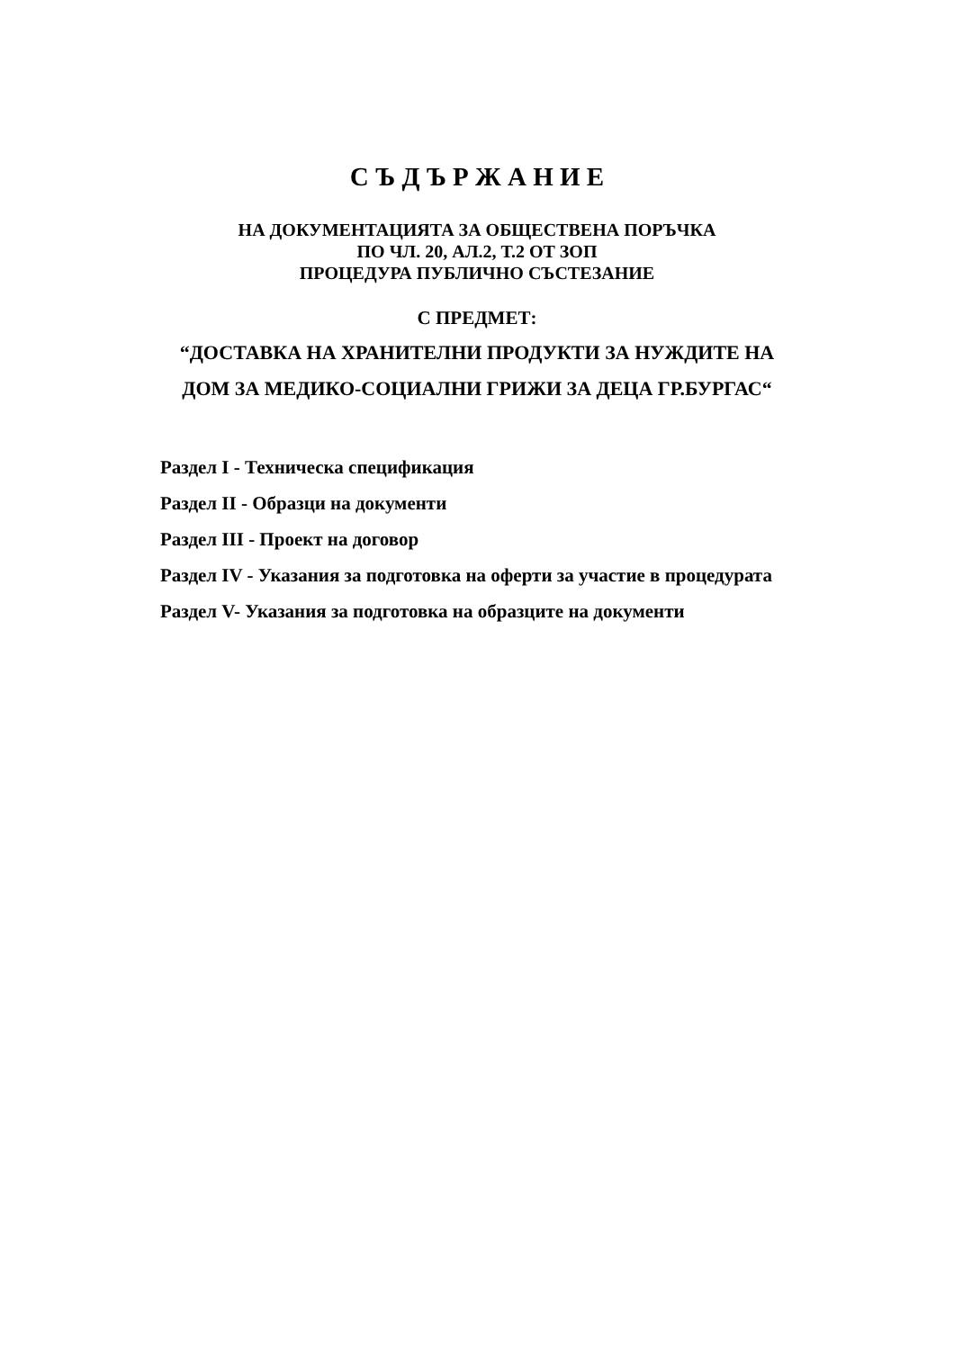С Ъ Д Ъ Р Ж А Н И Е
НА ДОКУМЕНТАЦИЯТА ЗА ОБЩЕСТВЕНА ПОРЪЧКА
ПО ЧЛ. 20, АЛ.2, Т.2 ОТ ЗОП
ПРОЦЕДУРА ПУБЛИЧНО СЪСТЕЗАНИЕ
С ПРЕДМЕТ:
“ДОСТАВКА НА ХРАНИТЕЛНИ ПРОДУКТИ ЗА НУЖДИТЕ НА
ДОМ ЗА МЕДИКО-СОЦИАЛНИ ГРИЖИ ЗА ДЕЦА ГР.БУРГАС“
Раздел I - Техническа спецификация
Раздел II - Образци на документи
Раздел III - Проект на договор
Раздел IV - Указания за подготовка на оферти за участие в процедурата
Раздел V- Указания за подготовка на образците на документи